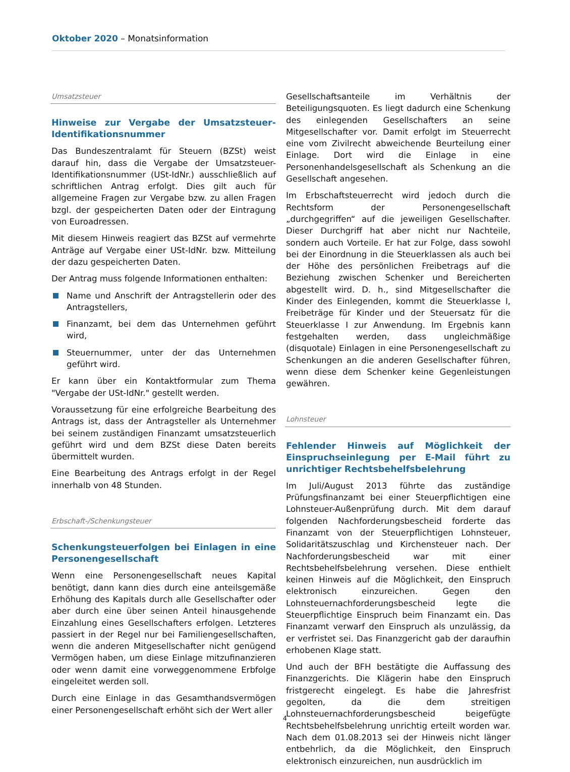Oktober 2020 – Monatsinformation
Umsatzsteuer
Hinweise zur Vergabe der Umsatzsteuer-Identifikationsnummer
Das Bundeszentralamt für Steuern (BZSt) weist darauf hin, dass die Vergabe der Umsatzsteuer-Identifikationsnummer (USt-IdNr.) ausschließlich auf schriftlichen Antrag erfolgt. Dies gilt auch für allgemeine Fragen zur Vergabe bzw. zu allen Fragen bzgl. der gespeicherten Daten oder der Eintragung von Euroadressen.
Mit diesem Hinweis reagiert das BZSt auf vermehrte Anträge auf Vergabe einer USt-IdNr. bzw. Mitteilung der dazu gespeicherten Daten.
Der Antrag muss folgende Informationen enthalten:
Name und Anschrift der Antragstellerin oder des Antragstellers,
Finanzamt, bei dem das Unternehmen geführt wird,
Steuernummer, unter der das Unternehmen geführt wird.
Er kann über ein Kontaktformular zum Thema "Vergabe der USt-IdNr." gestellt werden.
Voraussetzung für eine erfolgreiche Bearbeitung des Antrags ist, dass der Antragsteller als Unternehmer bei seinem zuständigen Finanzamt umsatzsteuerlich geführt wird und dem BZSt diese Daten bereits übermittelt wurden.
Eine Bearbeitung des Antrags erfolgt in der Regel innerhalb von 48 Stunden.
Erbschaft-/Schenkungsteuer
Schenkungsteuerfolgen bei Einlagen in eine Personengesellschaft
Wenn eine Personengesellschaft neues Kapital benötigt, dann kann dies durch eine anteilsgemäße Erhöhung des Kapitals durch alle Gesellschafter oder aber durch eine über seinen Anteil hinausgehende Einzahlung eines Gesellschafters erfolgen. Letzteres passiert in der Regel nur bei Familiengesellschaften, wenn die anderen Mitgesellschafter nicht genügend Vermögen haben, um diese Einlage mitzufinanzieren oder wenn damit eine vorweggenommene Erbfolge eingeleitet werden soll.
Durch eine Einlage in das Gesamthandsvermögen einer Personengesellschaft erhöht sich der Wert aller
Gesellschaftsanteile im Verhältnis der Beteiligungsquoten. Es liegt dadurch eine Schenkung des einlegenden Gesellschafters an seine Mitgesellschafter vor. Damit erfolgt im Steuerrecht eine vom Zivilrecht abweichende Beurteilung einer Einlage. Dort wird die Einlage in eine Personenhandelsgesellschaft als Schenkung an die Gesellschaft angesehen.
Im Erbschaftsteuerrecht wird jedoch durch die Rechtsform der Personengesellschaft „durchgegriffen“ auf die jeweiligen Gesellschafter. Dieser Durchgriff hat aber nicht nur Nachteile, sondern auch Vorteile. Er hat zur Folge, dass sowohl bei der Einordnung in die Steuerklassen als auch bei der Höhe des persönlichen Freibetrags auf die Beziehung zwischen Schenker und Bereicherten abgestellt wird. D. h., sind Mitgesellschafter die Kinder des Einlegenden, kommt die Steuerklasse I, Freibeträge für Kinder und der Steuersatz für die Steuerklasse I zur Anwendung. Im Ergebnis kann festgehalten werden, dass ungleichmäßige (disquotale) Einlagen in eine Personengesellschaft zu Schenkungen an die anderen Gesellschafter führen, wenn diese dem Schenker keine Gegenleistungen gewähren.
Lohnsteuer
Fehlender Hinweis auf Möglichkeit der Einspruchseinlegung per E-Mail führt zu unrichtiger Rechtsbehelfsbelehrung
Im Juli/August 2013 führte das zuständige Prüfungsfinanzamt bei einer Steuerpflichtigen eine Lohnsteuer-Außenprüfung durch. Mit dem darauf folgenden Nachforderungsbescheid forderte das Finanzamt von der Steuerpflichtigen Lohnsteuer, Solidaritätszuschlag und Kirchensteuer nach. Der Nachforderungsbescheid war mit einer Rechtsbehelfsbelehrung versehen. Diese enthielt keinen Hinweis auf die Möglichkeit, den Einspruch elektronisch einzureichen. Gegen den Lohnsteuernachforderungsbescheid legte die Steuerpflichtige Einspruch beim Finanzamt ein. Das Finanzamt verwarf den Einspruch als unzulässig, da er verfristet sei. Das Finanzgericht gab der daraufhin erhobenen Klage statt.
Und auch der BFH bestätigte die Auffassung des Finanzgerichts. Die Klägerin habe den Einspruch fristgerecht eingelegt. Es habe die Jahresfrist gegolten, da die dem streitigen Lohnsteuernachforderungsbescheid beigefügte Rechtsbehelfsbelehrung unrichtig erteilt worden war. Nach dem 01.08.2013 sei der Hinweis nicht länger entbehrlich, da die Möglichkeit, den Einspruch elektronisch einzureichen, nun ausdrücklich im
4